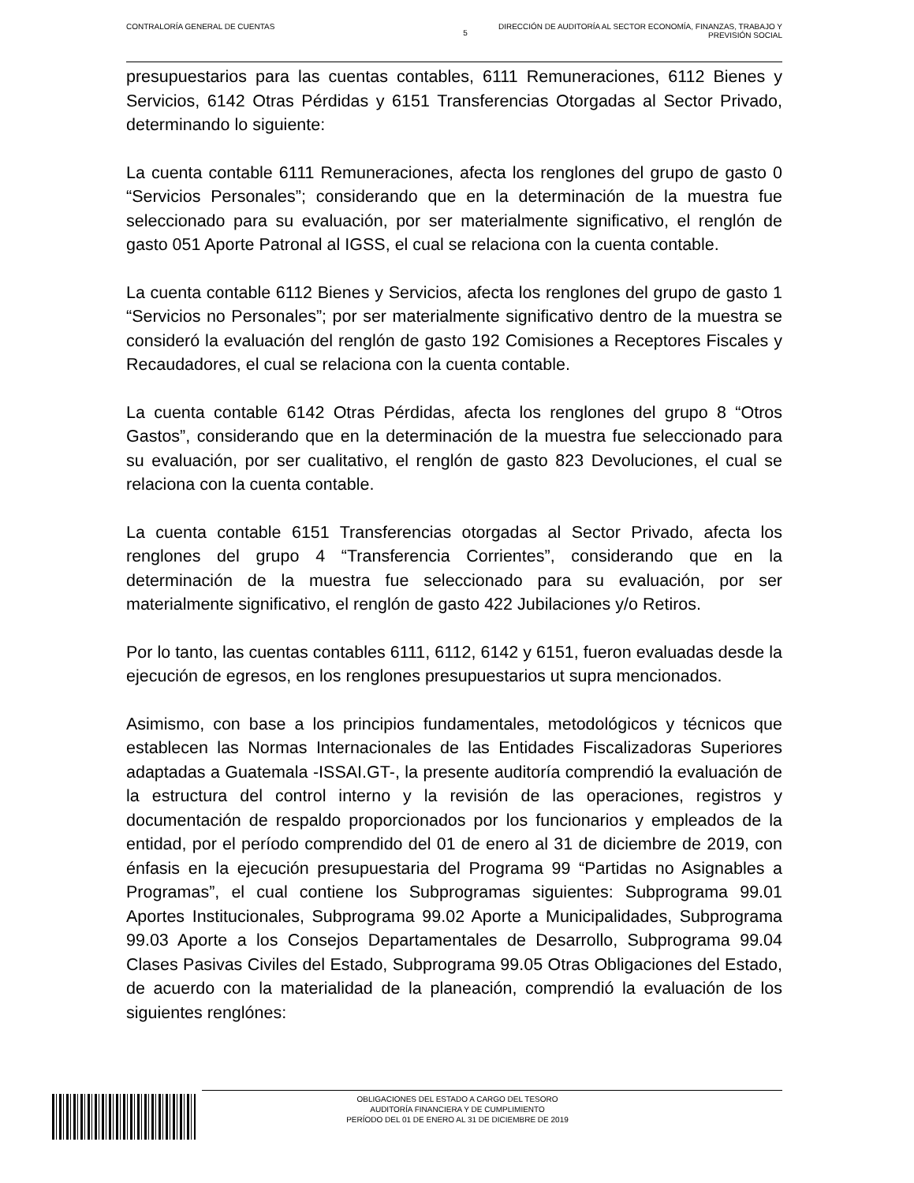CONTRALORÍA GENERAL DE CUENTAS
5
DIRECCIÓN DE AUDITORÍA AL SECTOR ECONOMÍA, FINANZAS, TRABAJO Y
PREVISIÓN SOCIAL
presupuestarios para las cuentas contables, 6111 Remuneraciones, 6112 Bienes y Servicios, 6142 Otras Pérdidas y 6151 Transferencias Otorgadas al Sector Privado, determinando lo siguiente:
La cuenta contable 6111 Remuneraciones, afecta los renglones del grupo de gasto 0 “Servicios Personales”; considerando que en la determinación de la muestra fue seleccionado para su evaluación, por ser materialmente significativo, el renglón de gasto 051 Aporte Patronal al IGSS, el cual se relaciona con la cuenta contable.
La cuenta contable 6112 Bienes y Servicios, afecta los renglones del grupo de gasto 1 “Servicios no Personales”; por ser materialmente significativo dentro de la muestra se consideró la evaluación del renglón de gasto 192 Comisiones a Receptores Fiscales y Recaudadores, el cual se relaciona con la cuenta contable.
La cuenta contable 6142 Otras Pérdidas, afecta los renglones del grupo 8 “Otros Gastos”, considerando que en la determinación de la muestra fue seleccionado para su evaluación, por ser cualitativo, el renglón de gasto 823 Devoluciones, el cual se relaciona con la cuenta contable.
La cuenta contable 6151 Transferencias otorgadas al Sector Privado, afecta los renglones del grupo 4 “Transferencia Corrientes”, considerando que en la determinación de la muestra fue seleccionado para su evaluación, por ser materialmente significativo, el renglón de gasto 422 Jubilaciones y/o Retiros.
Por lo tanto, las cuentas contables 6111, 6112, 6142 y 6151, fueron evaluadas desde la ejecución de egresos, en los renglones presupuestarios ut supra mencionados.
Asimismo, con base a los principios fundamentales, metodológicos y técnicos que establecen las Normas Internacionales de las Entidades Fiscalizadoras Superiores adaptadas a Guatemala -ISSAI.GT-, la presente auditoría comprendió la evaluación de la estructura del control interno y la revisión de las operaciones, registros y documentación de respaldo proporcionados por los funcionarios y empleados de la entidad, por el período comprendido del 01 de enero al 31 de diciembre de 2019, con énfasis en la ejecución presupuestaria del Programa 99 “Partidas no Asignables a Programas”, el cual contiene los Subprogramas siguientes: Subprograma 99.01 Aportes Institucionales, Subprograma 99.02 Aporte a Municipalidades, Subprograma 99.03 Aporte a los Consejos Departamentales de Desarrollo, Subprograma 99.04 Clases Pasivas Civiles del Estado, Subprograma 99.05 Otras Obligaciones del Estado, de acuerdo con la materialidad de la planeación, comprendió la evaluación de los siguientes renglónes:
OBLIGACIONES DEL ESTADO A CARGO DEL TESORO
AUDITORÍA FINANCIERA Y DE CUMPLIMIENTO
PERÍODO DEL 01 DE ENERO AL 31 DE DICIEMBRE DE 2019